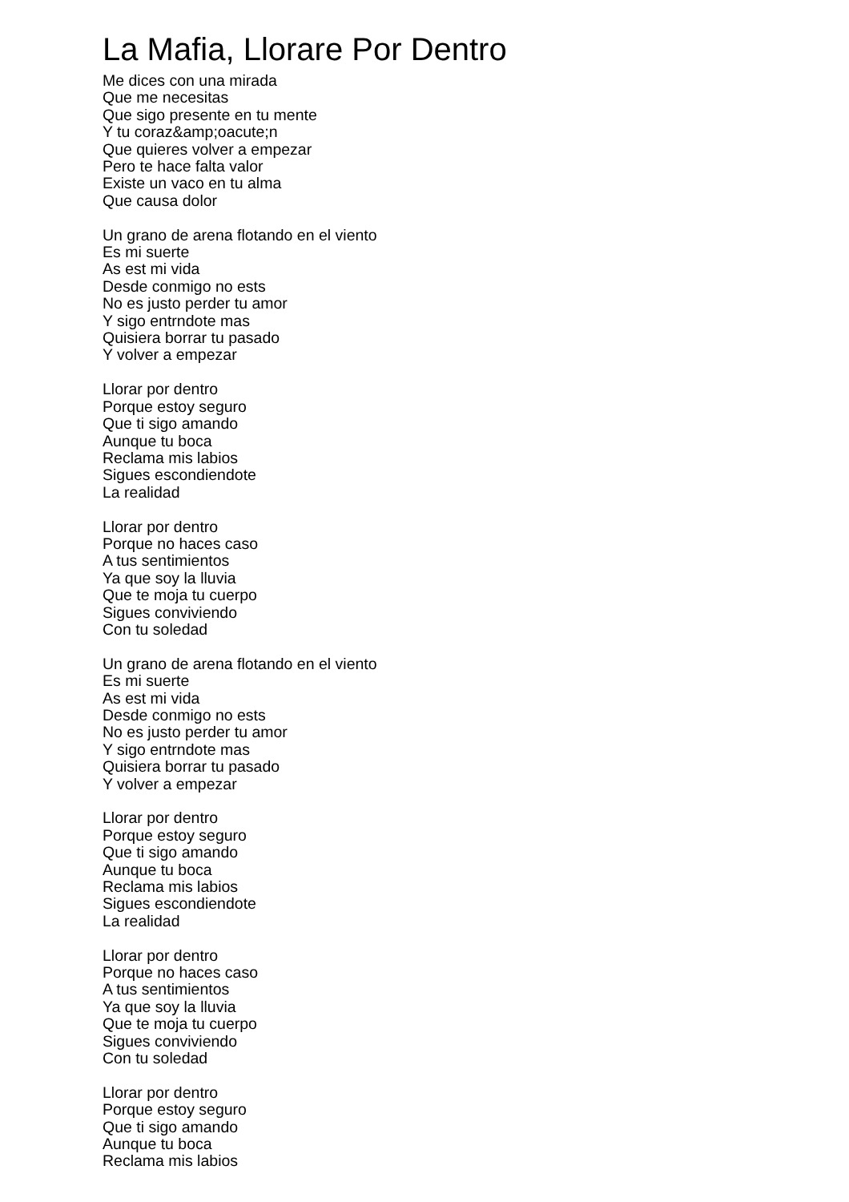La Mafia, Llorare Por Dentro
Me dices con una mirada
Que me necesitas
Que sigo presente en tu mente
Y tu coraz&amp;oacute;n
Que quieres volver a empezar
Pero te hace falta valor
Existe un vaco en tu alma
Que causa dolor
Un grano de arena flotando en el viento
Es mi suerte
As est mi vida
Desde conmigo no ests
No es justo perder tu amor
Y sigo entrndote mas
Quisiera borrar tu pasado
Y volver a empezar
Llorar por dentro
Porque estoy seguro
Que ti sigo amando
Aunque tu boca
Reclama mis labios
Sigues escondiendote
La realidad
Llorar por dentro
Porque no haces caso
A tus sentimientos
Ya que soy la lluvia
Que te moja tu cuerpo
Sigues conviviendo
Con tu soledad
Un grano de arena flotando en el viento
Es mi suerte
As est mi vida
Desde conmigo no ests
No es justo perder tu amor
Y sigo entrndote mas
Quisiera borrar tu pasado
Y volver a empezar
Llorar por dentro
Porque estoy seguro
Que ti sigo amando
Aunque tu boca
Reclama mis labios
Sigues escondiendote
La realidad
Llorar por dentro
Porque no haces caso
A tus sentimientos
Ya que soy la lluvia
Que te moja tu cuerpo
Sigues conviviendo
Con tu soledad
Llorar por dentro
Porque estoy seguro
Que ti sigo amando
Aunque tu boca
Reclama mis labios